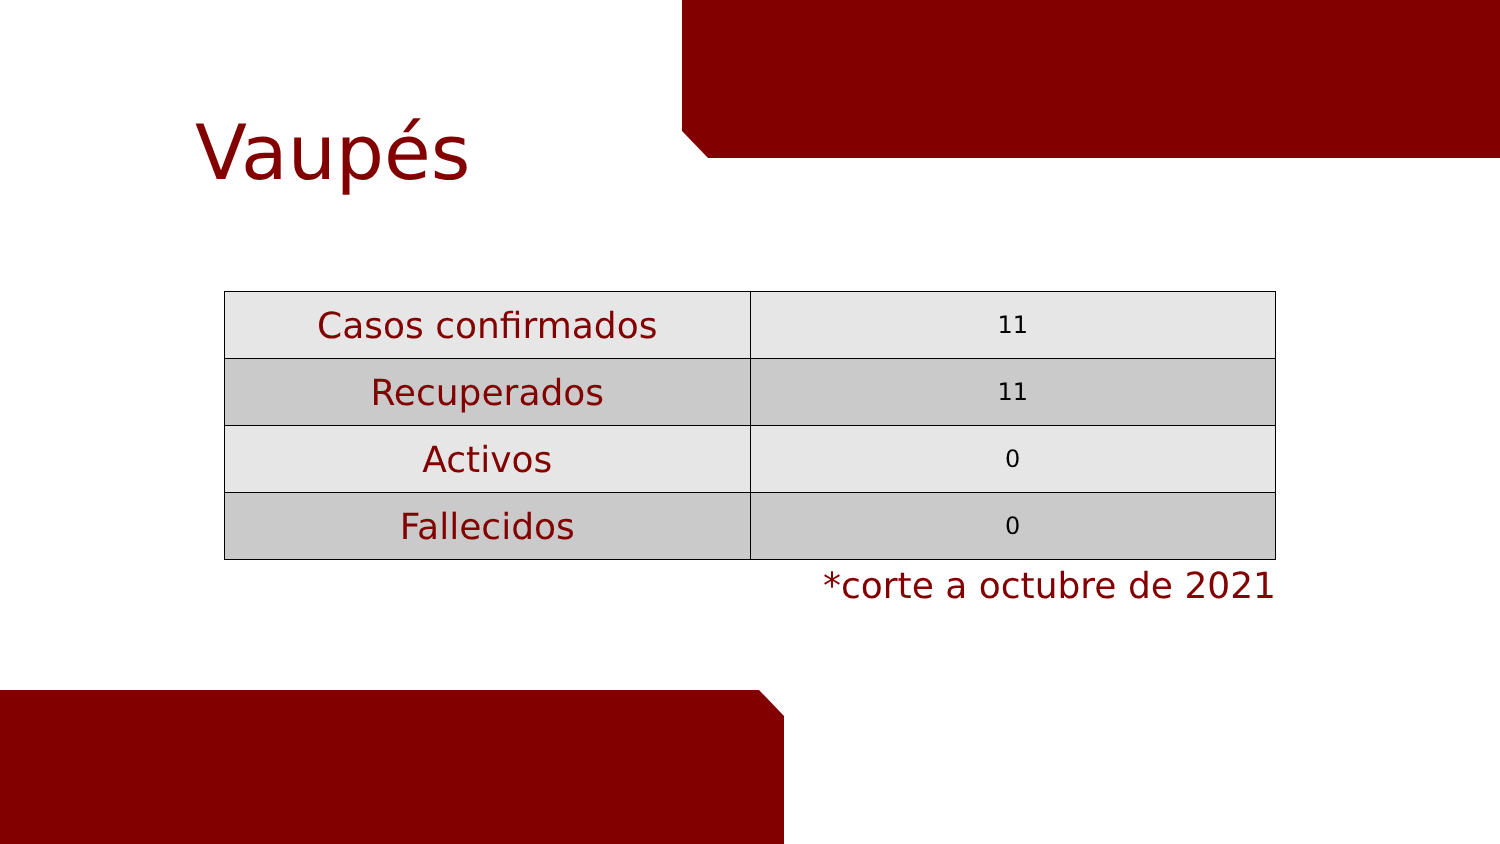Vaupés
| Casos confirmados | 11 |
| Recuperados | 11 |
| Activos | 0 |
| Fallecidos | 0 |
*corte a octubre de 2021